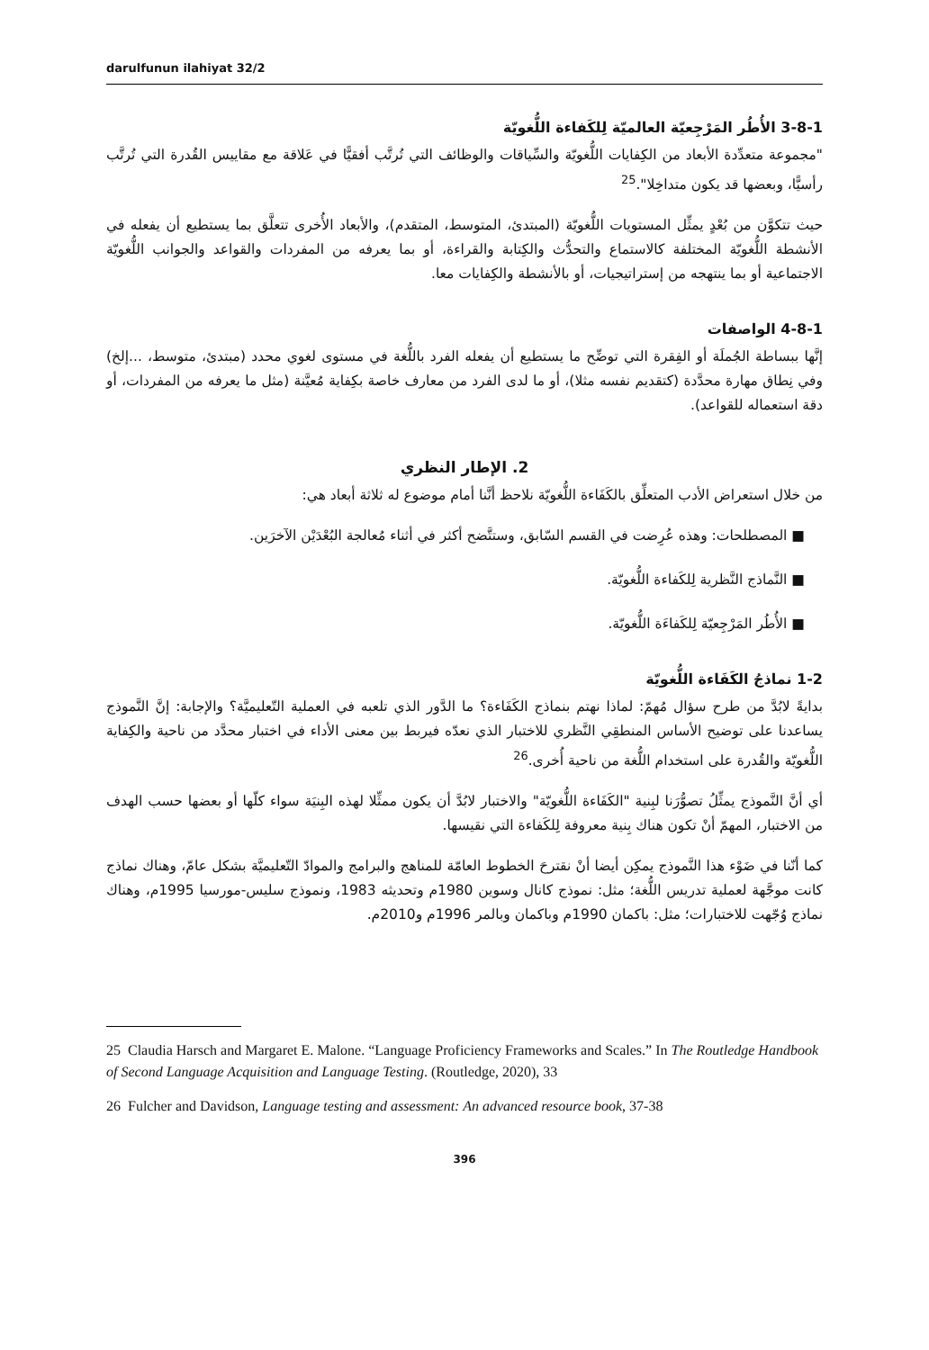darulfunun ilahiyat 32/2
3-8-1 الأُطُر المَرْجِعيّة العالميّة لِلكَفاءة اللُّغويّة
"مجموعة متعدِّدة الأبعاد من الكِفايات اللُّغويّة والسِّياقات والوظائف التي تُرتَّب أفقيًّا في عَلاقة مع مقاييس القُدرة التي تُرتَّب رأسيًّا، وبعضها قد يكون متداخِلا".<sup>25</sup>
حيث تتكوَّن من بُعْدٍ يمثِّل المستويات اللُّغويّة (المبتدئ، المتوسط، المتقدم)، والأبعاد الأُخرى تتعلَّق بما يستطيع أن يفعله في الأنشطة اللُّغويّة المختلفة كالاستماع والتحدُّث والكِتابة والقراءة، أو بما يعرفه من المفردات والقواعد والجوانب اللُّغويّة الاجتماعية أو بما ينتهجه من إستراتيجيات، أو بالأنشطة والكِفايات معا.
4-8-1 الواصفات
إنَّها ببساطة الجُملَة أو الفِقرة التي توضِّح ما يستطيع أن يفعله الفرد باللُّغة في مستوى لغوي محدد (مبتدئ، متوسط، ...إلخ) وفي نِطاق مهارة محدَّدة (كتقديم نفسه مثلا)، أو ما لدى الفرد من معارف خاصة بكِفاية مُعيَّنة (مثل ما يعرفه من المفردات، أو دقة استعماله للقواعد).
2. الإطار النظري
من خلال استعراض الأدب المتعلِّق بالكَفَاءة اللُّغويّة نلاحظ أنَّنا أمام موضوع له ثلاثة أبعاد هي:
■ المصطلحات: وهذه عُرِضت في القسم السّابق، وستتَّضح أكثر في أثناء مُعالجة البُعْدَيْن الآخرَين.
■ النَّماذج النَّظرية لِلكَفاءة اللُّغويّة.
■ الأُطُر المَرْجِعيّة لِلكَفاءَة اللُّغويّة.
1-2 نماذجُ الكَفَاءة اللُّغويّة
بدايةً لابُدَّ من طرح سؤال مُهمّ: لماذا نهتم بنماذج الكَفَاءة؟ ما الدَّور الذي تلعبه في العملية التّعليميَّة؟ والإجابة: إنَّ النَّموذج يساعدنا على توضيح الأساس المنطقِي النَّظري للاختبار الذي نعدّه فيربط بين معنى الأداء في اختبار محدَّد من ناحية والكِفاية اللُّغويّة والقُدرة على استخدام اللُّغة من ناحية أُخرى.<sup>26</sup>
أي أنَّ النَّموذج يمثِّلُ تصوُّرَنا لبِنية "الكَفَاءة اللُّغويّة" والاختبار لابُدَّ أن يكون ممثِّلا لهذه البِنيَة سواء كلّها أو بعضها حسب الهدف من الاختبار، المهمّ أنْ تكون هناك بِنية معروفة لِلكَفاءة التي نقيسها.
كما أنّنا في ضَوْء هذا النَّموذج يمكِن أيضا أنْ نقترحَ الخطوط العامّة للمناهج والبرامج والموادّ التّعليميَّة بشكل عامّ، وهناك نماذج كانت موجَّهة لعملية تدريس اللُّغة؛ مثل: نموذج كانال وسوين 1980م وتحديثه 1983، ونموذج سليس-مورسيا 1995م، وهناك نماذج وُجّهت للاختبارات؛ مثل: باكمان 1990م وباكمان وبالمر 1996م و2010م.
25 Claudia Harsch and Margaret E. Malone. “Language Proficiency Frameworks and Scales.” In The Routledge Handbook of Second Language Acquisition and Language Testing. (Routledge, 2020), 33
26 Fulcher and Davidson, Language testing and assessment: An advanced resource book, 37-38
396